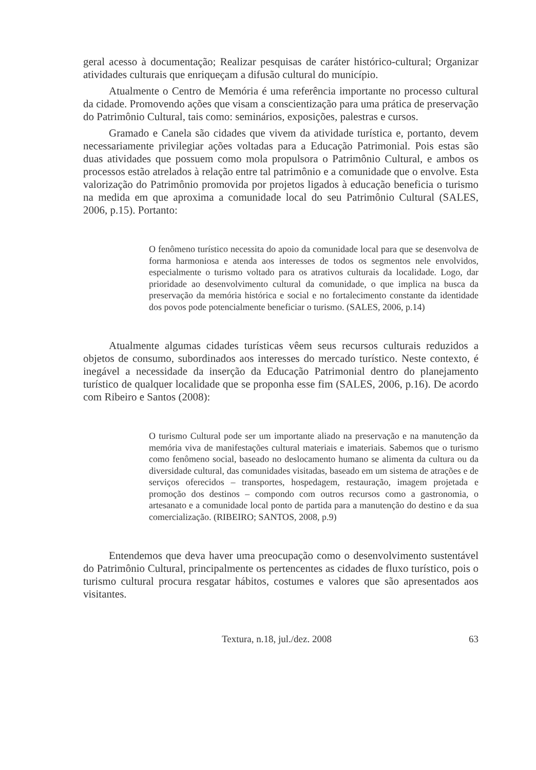geral acesso à documentação; Realizar pesquisas de caráter histórico-cultural; Organizar atividades culturais que enriqueçam a difusão cultural do município.
Atualmente o Centro de Memória é uma referência importante no processo cultural da cidade. Promovendo ações que visam a conscientização para uma prática de preservação do Patrimônio Cultural, tais como: seminários, exposições, palestras e cursos.
Gramado e Canela são cidades que vivem da atividade turística e, portanto, devem necessariamente privilegiar ações voltadas para a Educação Patrimonial. Pois estas são duas atividades que possuem como mola propulsora o Patrimônio Cultural, e ambos os processos estão atrelados à relação entre tal patrimônio e a comunidade que o envolve. Esta valorização do Patrimônio promovida por projetos ligados à educação beneficia o turismo na medida em que aproxima a comunidade local do seu Patrimônio Cultural (SALES, 2006, p.15). Portanto:
O fenômeno turístico necessita do apoio da comunidade local para que se desenvolva de forma harmoniosa e atenda aos interesses de todos os segmentos nele envolvidos, especialmente o turismo voltado para os atrativos culturais da localidade. Logo, dar prioridade ao desenvolvimento cultural da comunidade, o que implica na busca da preservação da memória histórica e social e no fortalecimento constante da identidade dos povos pode potencialmente beneficiar o turismo. (SALES, 2006, p.14)
Atualmente algumas cidades turísticas vêem seus recursos culturais reduzidos a objetos de consumo, subordinados aos interesses do mercado turístico. Neste contexto, é inegável a necessidade da inserção da Educação Patrimonial dentro do planejamento turístico de qualquer localidade que se proponha esse fim (SALES, 2006, p.16). De acordo com Ribeiro e Santos (2008):
O turismo Cultural pode ser um importante aliado na preservação e na manutenção da memória viva de manifestações cultural materiais e imateriais. Sabemos que o turismo como fenômeno social, baseado no deslocamento humano se alimenta da cultura ou da diversidade cultural, das comunidades visitadas, baseado em um sistema de atrações e de serviços oferecidos – transportes, hospedagem, restauração, imagem projetada e promoção dos destinos – compondo com outros recursos como a gastronomia, o artesanato e a comunidade local ponto de partida para a manutenção do destino e da sua comercialização. (RIBEIRO; SANTOS, 2008, p.9)
Entendemos que deva haver uma preocupação como o desenvolvimento sustentável do Patrimônio Cultural, principalmente os pertencentes as cidades de fluxo turístico, pois o turismo cultural procura resgatar hábitos, costumes e valores que são apresentados aos visitantes.
Textura, n.18, jul./dez. 2008 63